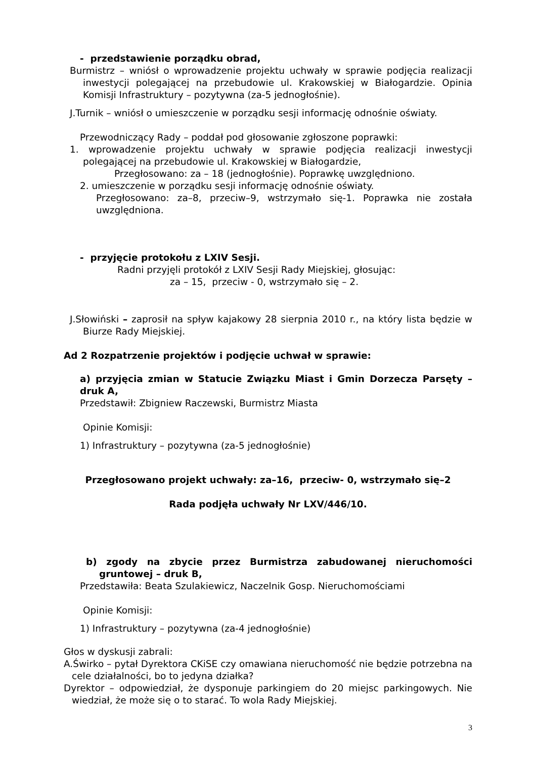- przedstawienie porządku obrad,
Burmistrz – wniósł o wprowadzenie projektu uchwały w sprawie podjęcia realizacji inwestycji polegającej na przebudowie ul. Krakowskiej w Białogardzie. Opinia Komisji Infrastruktury – pozytywna (za-5 jednogłośnie).
J.Turnik – wniósł o umieszczenie w porządku sesji informację odnośnie oświaty.
Przewodniczący Rady – poddał pod głosowanie zgłoszone poprawki:
1. wprowadzenie projektu uchwały w sprawie podjęcia realizacji inwestycji polegającej na przebudowie ul. Krakowskiej w Białogardzie,
Przegłosowano: za – 18 (jednogłośnie). Poprawkę uwzględniono.
2. umieszczenie w porządku sesji informację odnośnie oświaty.
Przegłosowano: za–8, przeciw–9, wstrzymało się-1. Poprawka nie została uwzględniona.
- przyjęcie protokołu z LXIV Sesji.
Radni przyjęli protokół z LXIV Sesji Rady Miejskiej, głosując:
za – 15, przeciw - 0, wstrzymało się – 2.
J.Słowiński – zaprosił na spływ kajakowy 28 sierpnia 2010 r., na który lista będzie w Biurze Rady Miejskiej.
Ad 2 Rozpatrzenie projektów i podjęcie uchwał w sprawie:
a) przyjęcia zmian w Statucie Związku Miast i Gmin Dorzecza Parsęty – druk A,
Przedstawił: Zbigniew Raczewski, Burmistrz Miasta
Opinie Komisji:
1) Infrastruktury – pozytywna (za-5 jednogłośnie)
Przegłosowano projekt uchwały: za–16, przeciw- 0, wstrzymało się–2
Rada podjęła uchwały Nr LXV/446/10.
b) zgody na zbycie przez Burmistrza zabudowanej nieruchomości gruntowej – druk B,
Przedstawiła: Beata Szulakiewicz, Naczelnik Gosp. Nieruchomościami
Opinie Komisji:
1) Infrastruktury – pozytywna (za-4 jednogłośnie)
Głos w dyskusji zabrali:
A.Świrko – pytał Dyrektora CKiSE czy omawiana nieruchomość nie będzie potrzebna na cele działalności, bo to jedyna działka?
Dyrektor – odpowiedział, że dysponuje parkingiem do 20 miejsc parkingowych. Nie wiedział, że może się o to starać. To wola Rady Miejskiej.
3